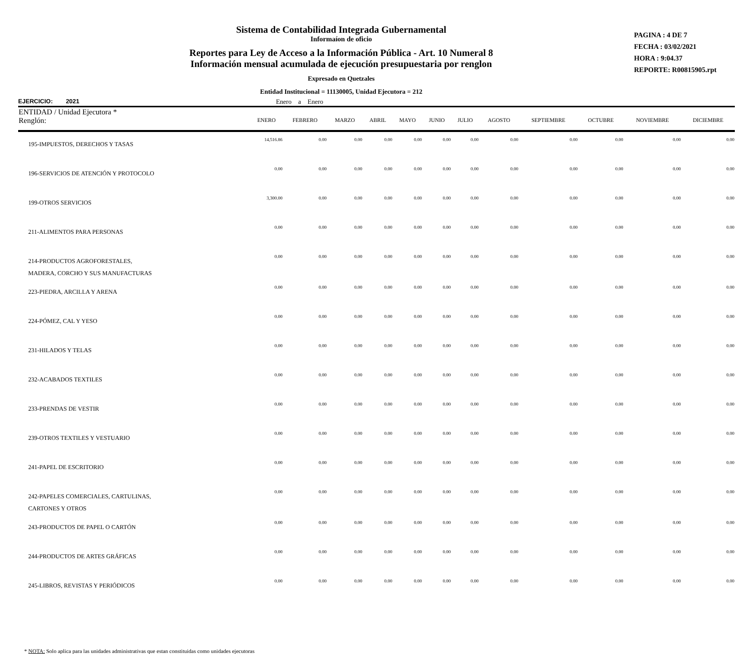Sistema de Contabilidad Integrada Gubernamental
Informaíon de oficio
Reportes para Ley de Acceso a la Información Pública - Art. 10 Numeral 8
Información mensual acumulada de ejecución presupuestaria por renglon
Expresado en Quetzales
Entidad Institucional = 11130005, Unidad Ejecutora = 212
PAGINA : 4 DE 7
FECHA : 03/02/2021
HORA : 9:04.37
REPORTE: R00815905.rpt
EJERCICIO: 2021 Enero a Enero
| ENTIDAD / Unidad Ejecutora * Renglón: | ENERO | FEBRERO | MARZO | ABRIL | MAYO | JUNIO | JULIO | AGOSTO | SEPTIEMBRE | OCTUBRE | NOVIEMBRE | DICIEMBRE |
| --- | --- | --- | --- | --- | --- | --- | --- | --- | --- | --- | --- | --- |
| 195-IMPUESTOS, DERECHOS Y TASAS | 14,516.86 | 0.00 | 0.00 | 0.00 | 0.00 | 0.00 | 0.00 | 0.00 | 0.00 | 0.00 | 0.00 | 0.00 |
| 196-SERVICIOS DE ATENCIÓN Y PROTOCOLO | 0.00 | 0.00 | 0.00 | 0.00 | 0.00 | 0.00 | 0.00 | 0.00 | 0.00 | 0.00 | 0.00 | 0.00 |
| 199-OTROS SERVICIOS | 3,300.00 | 0.00 | 0.00 | 0.00 | 0.00 | 0.00 | 0.00 | 0.00 | 0.00 | 0.00 | 0.00 | 0.00 |
| 211-ALIMENTOS PARA PERSONAS | 0.00 | 0.00 | 0.00 | 0.00 | 0.00 | 0.00 | 0.00 | 0.00 | 0.00 | 0.00 | 0.00 | 0.00 |
| 214-PRODUCTOS AGROFORESTALES, MADERA, CORCHO Y SUS MANUFACTURAS | 0.00 | 0.00 | 0.00 | 0.00 | 0.00 | 0.00 | 0.00 | 0.00 | 0.00 | 0.00 | 0.00 | 0.00 |
| 223-PIEDRA, ARCILLA Y ARENA | 0.00 | 0.00 | 0.00 | 0.00 | 0.00 | 0.00 | 0.00 | 0.00 | 0.00 | 0.00 | 0.00 | 0.00 |
| 224-PÓMEZ, CAL Y YESO | 0.00 | 0.00 | 0.00 | 0.00 | 0.00 | 0.00 | 0.00 | 0.00 | 0.00 | 0.00 | 0.00 | 0.00 |
| 231-HILADOS Y TELAS | 0.00 | 0.00 | 0.00 | 0.00 | 0.00 | 0.00 | 0.00 | 0.00 | 0.00 | 0.00 | 0.00 | 0.00 |
| 232-ACABADOS TEXTILES | 0.00 | 0.00 | 0.00 | 0.00 | 0.00 | 0.00 | 0.00 | 0.00 | 0.00 | 0.00 | 0.00 | 0.00 |
| 233-PRENDAS DE VESTIR | 0.00 | 0.00 | 0.00 | 0.00 | 0.00 | 0.00 | 0.00 | 0.00 | 0.00 | 0.00 | 0.00 | 0.00 |
| 239-OTROS TEXTILES Y VESTUARIO | 0.00 | 0.00 | 0.00 | 0.00 | 0.00 | 0.00 | 0.00 | 0.00 | 0.00 | 0.00 | 0.00 | 0.00 |
| 241-PAPEL DE ESCRITORIO | 0.00 | 0.00 | 0.00 | 0.00 | 0.00 | 0.00 | 0.00 | 0.00 | 0.00 | 0.00 | 0.00 | 0.00 |
| 242-PAPELES COMERCIALES, CARTULINAS, CARTONES Y OTROS | 0.00 | 0.00 | 0.00 | 0.00 | 0.00 | 0.00 | 0.00 | 0.00 | 0.00 | 0.00 | 0.00 | 0.00 |
| 243-PRODUCTOS DE PAPEL O CARTÓN | 0.00 | 0.00 | 0.00 | 0.00 | 0.00 | 0.00 | 0.00 | 0.00 | 0.00 | 0.00 | 0.00 | 0.00 |
| 244-PRODUCTOS DE ARTES GRÁFICAS | 0.00 | 0.00 | 0.00 | 0.00 | 0.00 | 0.00 | 0.00 | 0.00 | 0.00 | 0.00 | 0.00 | 0.00 |
| 245-LIBROS, REVISTAS Y PERIÓDICOS | 0.00 | 0.00 | 0.00 | 0.00 | 0.00 | 0.00 | 0.00 | 0.00 | 0.00 | 0.00 | 0.00 | 0.00 |
* NOTA: Solo aplica para las unidades administrativas que estan constituidas como unidades ejecutoras